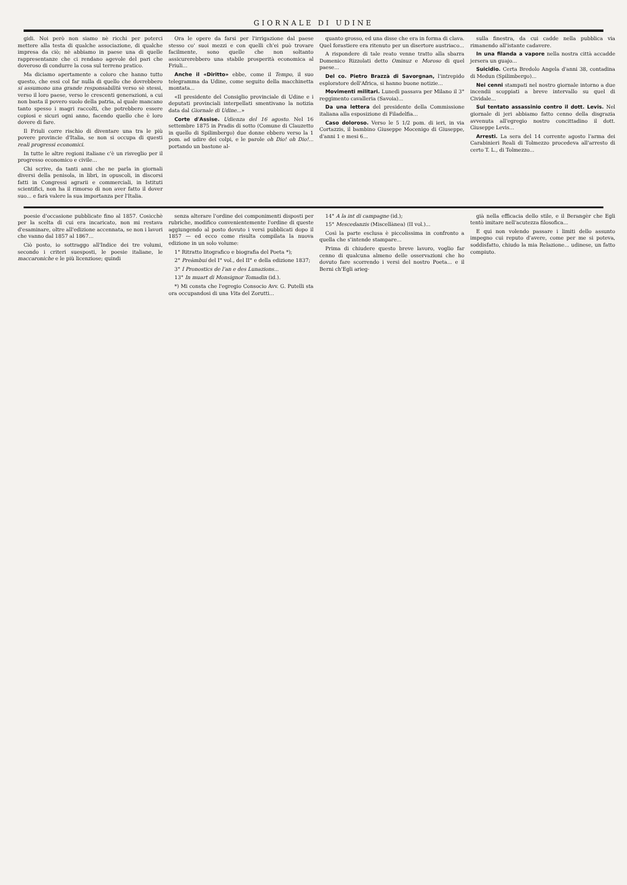GIORNALE DI UDINE
gidi. Noi però non siamo nè ricchi per poterci mettere alla testa di qualche associazione, di qualche impresa da ciò; nè abbiamo in paese una di quelle rappresentanze che ci rendano agevole del pari che doveroso di condurre la cosa sul terreno pratico.
Ma diciamo apertamente a coloro che hanno tutto questo, che essi col far nulla di quello che dovrebbero si assumono una grande responsabilità verso sè stessi, verso il loro paese, verso le crescenti generazioni, a cui non basta il povero suolo della patria, al quale mancano tanto spesso i magri raccolti, che potrebbero essere copiosi e sicuri ogni anno, facendo quello che è loro dovere di fare.
Il Friuli corre rischio di diventare una tra le più povere provincie d'Italia, se non si occupa di questi reali progressi economici.
In tutte le altre regioni italiane c'è un risveglio per il progresso economico e civile...
Chi scrive, da tanti anni che ne parla in giornali diversi della penisola, in libri, in opuscoli, in discorsi fatti in Congressi agrarii e commerciali, in Istituti scientifici, non ha il rimorso di non aver fatto il dover suo... e farà valere la sua importanza per l'Italia.
Ora le opere da farsi per l'irrigazione dal paese stesso co' suoi mezzi e con quelli ch'ei può trovare facilmente, sono quelle che non soltanto assicurerebbero una stabile prosperità economica al Friuli...
Anche il «Diritto» ebbe, come il Tempo, il suo telegramma da Udine, come seguito della macchinetta montata...
«Il presidente del Consiglio provinciale di Udine e i deputati provinciali interpellati smentivano la notizia data dal Giornale di Udine...»
Corte d'Assise. Udienza del 16 agosto. Nel 16 settembre 1875 in Pradis di sotto (Comune di Clauzetto in quello di Spilimbergo) due donne ebbero verso la 1 pom. ad udire dei colpi, e le parole oh Dio! oh Dio!... portando un bastone al-
quanto grosso, ed una disse che era in forma di clava. Quel forastiere era ritenuto per un disertore austriaco...
A rispondere di tale reato venne tratto alla sbarra Domenico Rizzolati detto Ominuz e Moroso di quel paese...
Del co. Pietro Brazzà di Savorgnan, l'intrepido esploratore dell'Africa, si hanno buone notizie...
Movimenti militari. Lunedì passava per Milano il 3° reggimento cavalleria (Savoia)...
Da una lettera del presidente della Commissione italiana alla esposizione di Filadelfia...
Caso doloroso. Verso le 5 1/2 pom. di ieri, in via Cortazzis, il bambino Giuseppe Mocenigo di Giuseppe, d'anni 1 e mesi 6...
sulla finestra, da cui cadde nella pubblica via rimanendo all'istante cadavere.
In una filanda a vapore nella nostra città accadde jersera un guajo...
Suicidio. Certa Bredolo Angela d'anni 38, contadina di Medun (Spilimbergo)...
Nei cenni stampati nel nostro giornale intorno a due incendii scoppiati a breve intervallo su quel di Cividale...
Sul tentato assassinio contro il dott. Levis. Nel giornale di jeri abbiamo fatto cenno della disgrazia avvenuta all'egregio nostro concittadino il dott. Giuseppe Levis...
Arresti. La sera del 14 corrente agosto l'arma dei Carabinieri Reali di Tolmezzo procedeva all'arresto di certo T. L., di Tolmezzo...
poesie d'occasione pubblicate fino al 1857. Cosicchè per la scelta di cui era incaricato, non mi restava d'esaminare, oltre all'edizione accennata, se non i lavori che vanno dal 1857 al 1867...
Ciò posto, io sottraggo all'Indice dei tre volumi, secondo i criteri suesposti, le poesie italiane, le maccaroniche e le più licenziose; quindi
senza alterare l'ordine dei componimenti disposti per rubriche, modifico convenientemente l'ordine di queste aggiungendo al posto dovuto i versi pubblicati dopo il 1857 — ed ecco come risulta compilata la nuova edizione in un solo volume:
1° Ritratto litografico e biografia del Poeta *);
2° Preàmbui del I° vol., del II° e della edizione 1837;
3° I Pronostics de l'an e des Lunazions...
13° In muart di Monsignor Tomadin (id.).
*) Mi consta che l'egregio Consocio Avv. G. Putelli sta ora occupandosi di una Vita del Zorutti...
14° A la int di campagne (id.);
15° Mescedanzis (Miscellànea) (II vol.)...
Così la parte esclusa è piccolissima in confronto a quella che s'intende stampare...
Prima di chiudere questo breve lavoro, voglio far cenno di qualcuna almeno delle osservazioni che ho dovuto fare scorrendo i versi del nostro Poeta... e il Berni ch'Egli arieg-
già nella efficacia dello stile, e il Berangèr che Egli tentò imitare nell'acutezza filosofica...
E qui non volendo passare i limiti dello assunto impegno cui reputo d'avere, come per me si poteva, soddisfatto, chiudo la mia Relazione... udinese, un fatto compiuto.